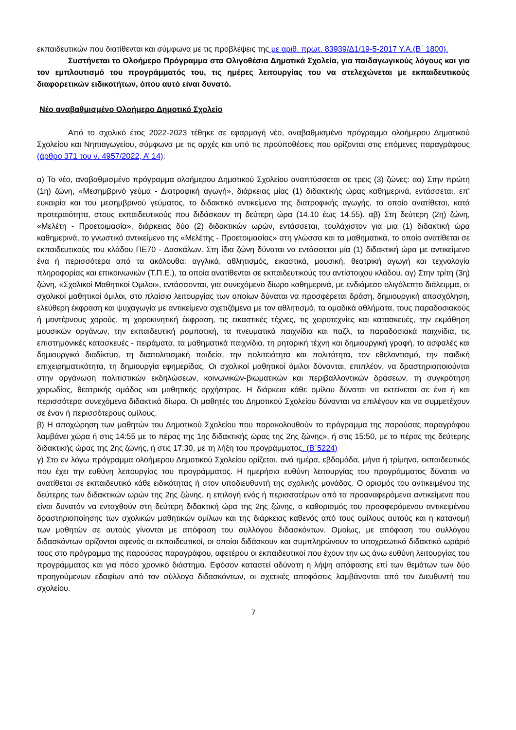εκπαιδευτικών που διατίθενται και σύμφωνα με τις προβλέψεις της με αριθ. πρωτ. 83939/Δ1/19-5-2017 Υ.Α.(Β΄ 1800).
Συστήνεται το Ολοήμερο Πρόγραμμα στα Ολιγοθέσια Δημοτικά Σχολεία, για παιδαγωγικούς λόγους και για τον εμπλουτισμό του προγράμματός του, τις ημέρες λειτουργίας του να στελεχώνεται με εκπαιδευτικούς διαφορετικών ειδικοτήτων, όπου αυτό είναι δυνατό.
Νέο αναβαθμισμένο Ολοήμερο Δημοτικό Σχολείο
Από το σχολικό έτος 2022-2023 τέθηκε σε εφαρμογή νέο, αναβαθμισμένο πρόγραμμα ολοήμερου Δημοτικού Σχολείου και Νηπιαγωγείου, σύμφωνα με τις αρχές και υπό τις προϋποθέσεις που ορίζονται στις επόμενες παραγράφους (άρθρο 371 του ν. 4957/2022, Α’ 14):
α) Το νέο, αναβαθμισμένο πρόγραμμα ολοήμερου Δημοτικού Σχολείου αναπτύσσεται σε τρεις (3) ζώνες: αα) Στην πρώτη (1η) ζώνη, «Μεσημβρινό γεύμα - Διατροφική αγωγή», διάρκειας μίας (1) διδακτικής ώρας καθημερινά, εντάσσεται, επ’ ευκαιρία και του μεσημβρινού γεύματος, το διδακτικό αντικείμενο της διατροφικής αγωγής, το οποίο ανατίθεται, κατά προτεραιότητα, στους εκπαιδευτικούς που διδάσκουν τη δεύτερη ώρα (14.10 έως 14.55). αβ) Στη δεύτερη (2η) ζώνη, «Μελέτη - Προετοιμασία», διάρκειας δύο (2) διδακτικών ωρών, εντάσσεται, τουλάχιστον για μια (1) διδακτική ώρα καθημερινά, το γνωστικό αντικείμενο της «Μελέτης - Προετοιμασίας» στη γλώσσα και τα μαθηματικά, το οποίο ανατίθεται σε εκπαιδευτικούς του κλάδου ΠΕ70 - Δασκάλων. Στη ίδια ζώνη δύναται να εντάσσεται μία (1) διδακτική ώρα με αντικείμενο ένα ή περισσότερα από τα ακόλουθα: αγγλικά, αθλητισμός, εικαστικά, μουσική, θεατρική αγωγή και τεχνολογία πληροφορίας και επικοινωνιών (Τ.Π.Ε.), τα οποία ανατίθενται σε εκπαιδευτικούς του αντίστοιχου κλάδου. αγ) Στην τρίτη (3η) ζώνη, «Σχολικοί Μαθητικοί Όμιλοι», εντάσσονται, για συνεχόμενο δίωρο καθημερινά, με ενδιάμεσο ολιγόλεπτο διάλειμμα, οι σχολικοί μαθητικοί όμιλοι, στο πλαίσιο λειτουργίας των οποίων δύναται να προσφέρεται δράση, δημιουργική απασχόληση, ελεύθερη έκφραση και ψυχαγωγία με αντικείμενα σχετιζόμενα με τον αθλητισμό, τα ομαδικά αθλήματα, τους παραδοσιακούς ή μοντέρνους χορούς, τη χοροκινητική έκφραση, τις εικαστικές τέχνες, τις χειροτεχνίες και κατασκευές, την εκμάθηση μουσικών οργάνων, την εκπαιδευτική ρομποτική, τα πνευματικά παιχνίδια και παζλ, τα παραδοσιακά παιχνίδια, τις επιστημονικές κατασκευές - πειράματα, τα μαθηματικά παιχνίδια, τη ρητορική τέχνη και δημιουργική γραφή, το ασφαλές και δημιουργικό διαδίκτυο, τη διαπολιτισμική παιδεία, την πολιτειότητα και πολιτότητα, τον εθελοντισμό, την παιδική επιχειρηματικότητα, τη δημιουργία εφημερίδας. Οι σχολικοί μαθητικοί όμιλοι δύνανται, επιπλέον, να δραστηριοποιούνται στην οργάνωση πολιτιστικών εκδηλώσεων, κοινωνικών-βιωματικών και περιβαλλοντικών δράσεων, τη συγκρότηση χορωδίας, θεατρικής ομάδας και μαθητικής ορχήστρας. Η διάρκεια κάθε ομίλου δύναται να εκτείνεται σε ένα ή και περισσότερα συνεχόμενα διδακτικά δίωρα. Οι μαθητές του Δημοτικού Σχολείου δύνανται να επιλέγουν και να συμμετέχουν σε έναν ή περισσότερους ομίλους.
β) Η αποχώρηση των μαθητών του Δημοτικού Σχολείου που παρακολουθούν το πρόγραμμα της παρούσας παραγράφου λαμβάνει χώρα ή στις 14:55 με το πέρας της 1ης διδακτικής ώρας της 2ης ζώνης», ή στις 15:50, με το πέρας της δεύτερης διδακτικής ώρας της 2ης ζώνης, ή στις 17:30, με τη λήξη του προγράμματος. (Β΄5224)
γ) Στο εν λόγω πρόγραμμα ολοήμερου Δημοτικού Σχολείου ορίζεται, ανά ημέρα, εβδομάδα, μήνα ή τρίμηνο, εκπαιδευτικός που έχει την ευθύνη λειτουργίας του προγράμματος. Η ημερήσια ευθύνη λειτουργίας του προγράμματος δύναται να ανατίθεται σε εκπαιδευτικό κάθε ειδικότητας ή στον υποδιευθυντή της σχολικής μονάδας. Ο ορισμός του αντικειμένου της δεύτερης των διδακτικών ωρών της 2ης ζώνης, η επιλογή ενός ή περισσοτέρων από τα προαναφερόμενα αντικείμενα που είναι δυνατόν να ενταχθούν στη δεύτερη διδακτική ώρα της 2ης ζώνης, ο καθορισμός του προσφερόμενου αντικειμένου δραστηριοποίησης των σχολικών μαθητικών ομίλων και της διάρκειας καθενός από τους ομίλους αυτούς και η κατανομή των μαθητών σε αυτούς γίνονται με απόφαση του συλλόγου διδασκόντων. Ομοίως, με απόφαση του συλλόγου διδασκόντων ορίζονται αφενός οι εκπαιδευτικοί, οι οποίοι διδάσκουν και συμπληρώνουν το υποχρεωτικό διδακτικό ωράριό τους στο πρόγραμμα της παρούσας παραγράφου, αφετέρου οι εκπαιδευτικοί που έχουν την ως άνω ευθύνη λειτουργίας του προγράμματος και για πόσο χρονικό διάστημα. Εφόσον καταστεί αδύνατη η λήψη απόφασης επί των θεμάτων των δύο προηγούμενων εδαφίων από τον σύλλογο διδασκόντων, οι σχετικές αποφάσεις λαμβάνονται από τον Διευθυντή του σχολείου.
7